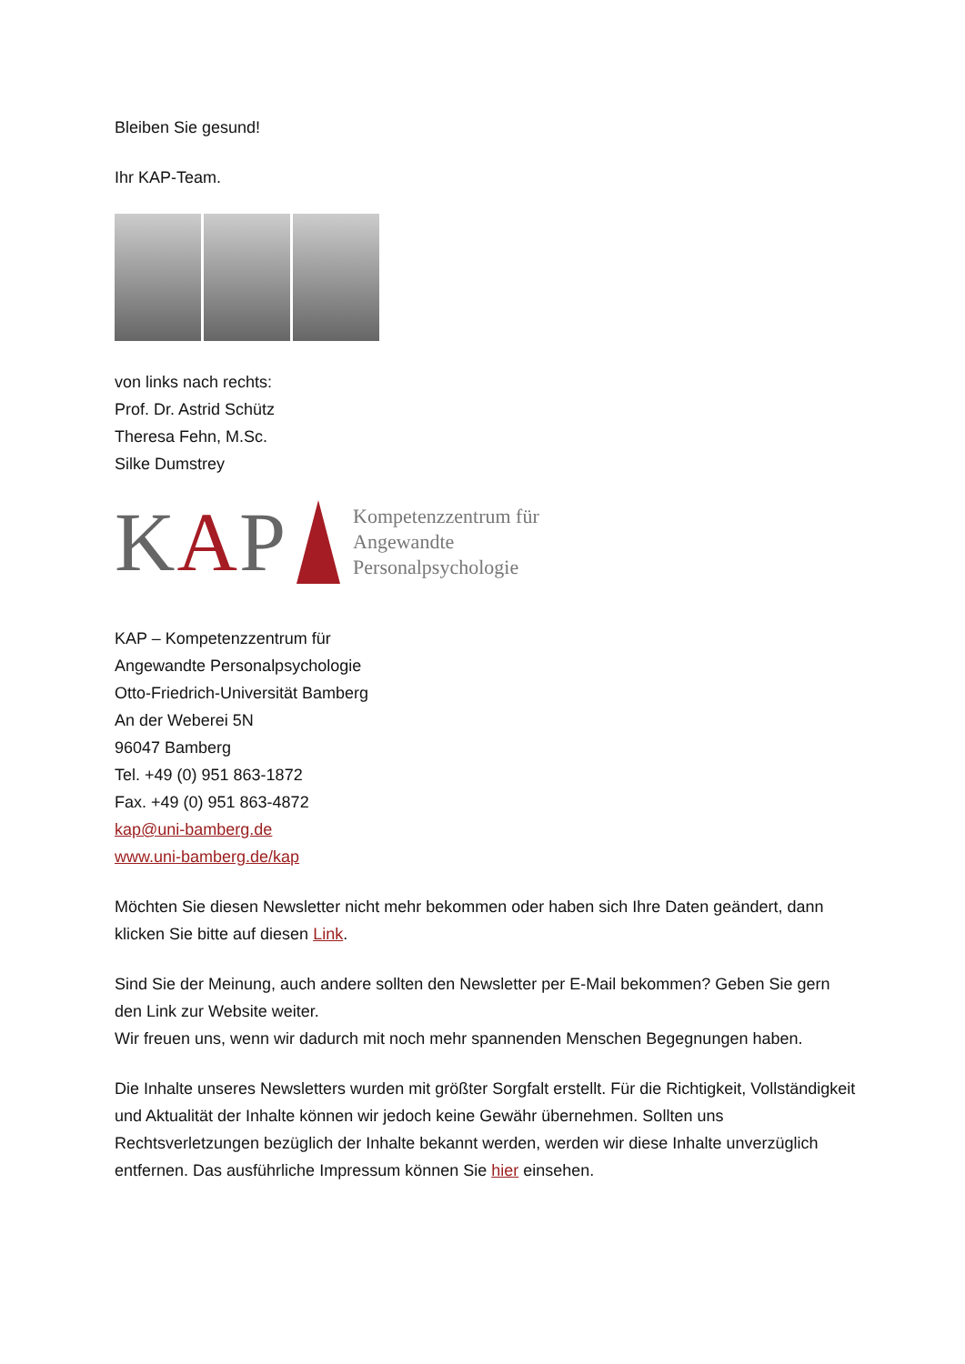Bleiben Sie gesund!
Ihr KAP-Team.
von links nach rechts:
Prof. Dr. Astrid Schütz
Theresa Fehn, M.Sc.
Silke Dumstrey
KAP
Kompetenzzentrum für
Angewandte
Personalpsychologie
KAP – Kompetenzzentrum für
Angewandte Personalpsychologie
Otto-Friedrich-Universität Bamberg
An der Weberei 5N
96047 Bamberg
Tel. +49 (0) 951 863-1872
Fax. +49 (0) 951 863-4872
kap@uni-bamberg.de
www.uni-bamberg.de/kap
Möchten Sie diesen Newsletter nicht mehr bekommen oder haben sich Ihre Daten geändert, dann klicken Sie bitte auf diesen Link.
Sind Sie der Meinung, auch andere sollten den Newsletter per E-Mail bekommen? Geben Sie gern den Link zur Website weiter.
Wir freuen uns, wenn wir dadurch mit noch mehr spannenden Menschen Begegnungen haben.
Die Inhalte unseres Newsletters wurden mit größter Sorgfalt erstellt. Für die Richtigkeit, Vollständigkeit und Aktualität der Inhalte können wir jedoch keine Gewähr übernehmen. Sollten uns Rechtsverletzungen bezüglich der Inhalte bekannt werden, werden wir diese Inhalte unverzüglich entfernen. Das ausführliche Impressum können Sie hier einsehen.